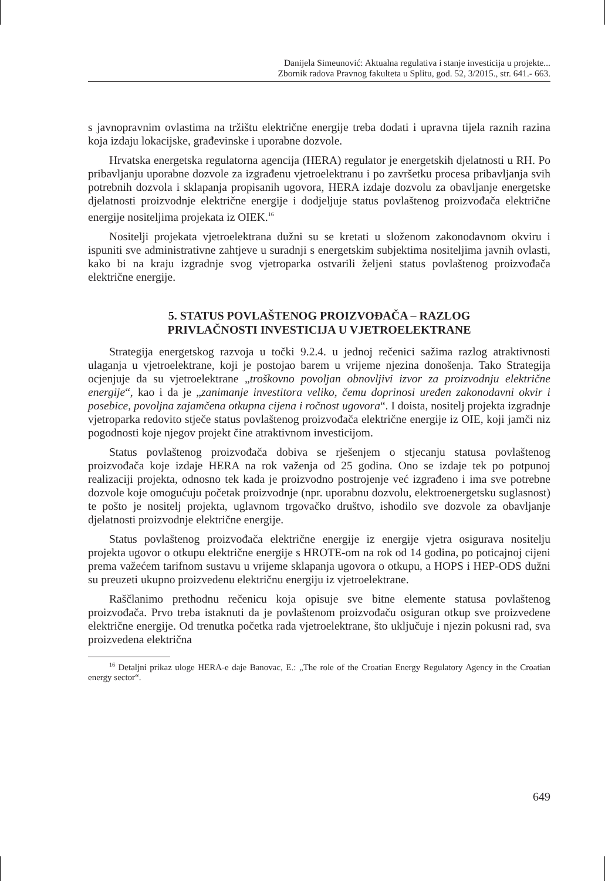Danijela Simeunović: Aktualna regulativa i stanje investicija u projekte...
Zbornik radova Pravnog fakulteta u Splitu, god. 52, 3/2015., str. 641.- 663.
s javnopravnim ovlastima na tržištu električne energije treba dodati i upravna tijela raznih razina koja izdaju lokacijske, građevinske i uporabne dozvole.
Hrvatska energetska regulatorna agencija (HERA) regulator je energetskih djelatnosti u RH. Po pribavljanju uporabne dozvole za izgrađenu vjetroelektranu i po završetku procesa pribavljanja svih potrebnih dozvola i sklapanja propisanih ugovora, HERA izdaje dozvolu za obavljanje energetske djelatnosti proizvodnje električne energije i dodjeljuje status povlaštenog proizvođača električne energije nositeljima projekata iz OIEK.<sup>16</sup>
Nositelji projekata vjetroelektrana dužni su se kretati u složenom zakonodavnom okviru i ispuniti sve administrativne zahtjeve u suradnji s energetskim subjektima nositeljima javnih ovlasti, kako bi na kraju izgradnje svog vjetroparka ostvarili željeni status povlaštenog proizvođača električne energije.
5. STATUS POVLAŠTENOG PROIZVOĐAČA – RAZLOG
PRIVLAČNOSTI INVESTICIJA U VJETROELEKTRANE
Strategija energetskog razvoja u točki 9.2.4. u jednoj rečenici sažima razlog atraktivnosti ulaganja u vjetroelektrane, koji je postojao barem u vrijeme njezina donošenja. Tako Strategija ocjenjuje da su vjetroelektrane „troškovno povoljan obnovljivi izvor za proizvodnju električne energije“, kao i da je „zanimanje investitora veliko, čemu doprinosi uređen zakonodavni okvir i posebice, povoljna zajamčena otkupna cijena i ročnost ugovora“. I doista, nositelj projekta izgradnje vjetroparka redovito stječe status povlaštenog proizvođača električne energije iz OIE, koji jamči niz pogodnosti koje njegov projekt čine atraktivnom investicijom.
Status povlaštenog proizvođača dobiva se rješenjem o stjecanju statusa povlaštenog proizvođača koje izdaje HERA na rok važenja od 25 godina. Ono se izdaje tek po potpunoj realizaciji projekta, odnosno tek kada je proizvodno postrojenje već izgrađeno i ima sve potrebne dozvole koje omogućuju početak proizvodnje (npr. uporabnu dozvolu, elektroenergetsku suglasnost) te pošto je nositelj projekta, uglavnom trgovačko društvo, ishodilo sve dozvole za obavljanje djelatnosti proizvodnje električne energije.
Status povlaštenog proizvođača električne energije iz energije vjetra osigurava nositelju projekta ugovor o otkupu električne energije s HROTE-om na rok od 14 godina, po poticajnoj cijeni prema važećem tarifnom sustavu u vrijeme sklapanja ugovora o otkupu, a HOPS i HEP-ODS dužni su preuzeti ukupno proizvedenu električnu energiju iz vjetroelektrane.
Raščlanimo prethodnu rečenicu koja opisuje sve bitne elemente statusa povlaštenog proizvođača. Prvo treba istaknuti da je povlaštenom proizvođaču osiguran otkup sve proizvedene električne energije. Od trenutka početka rada vjetroelektrane, što uključuje i njezin pokusni rad, sva proizvedena električna
<sup>16</sup> Detaljni prikaz uloge HERA-e daje Banovac, E.: „The role of the Croatian Energy Regulatory Agency in the Croatian energy sector“.
649